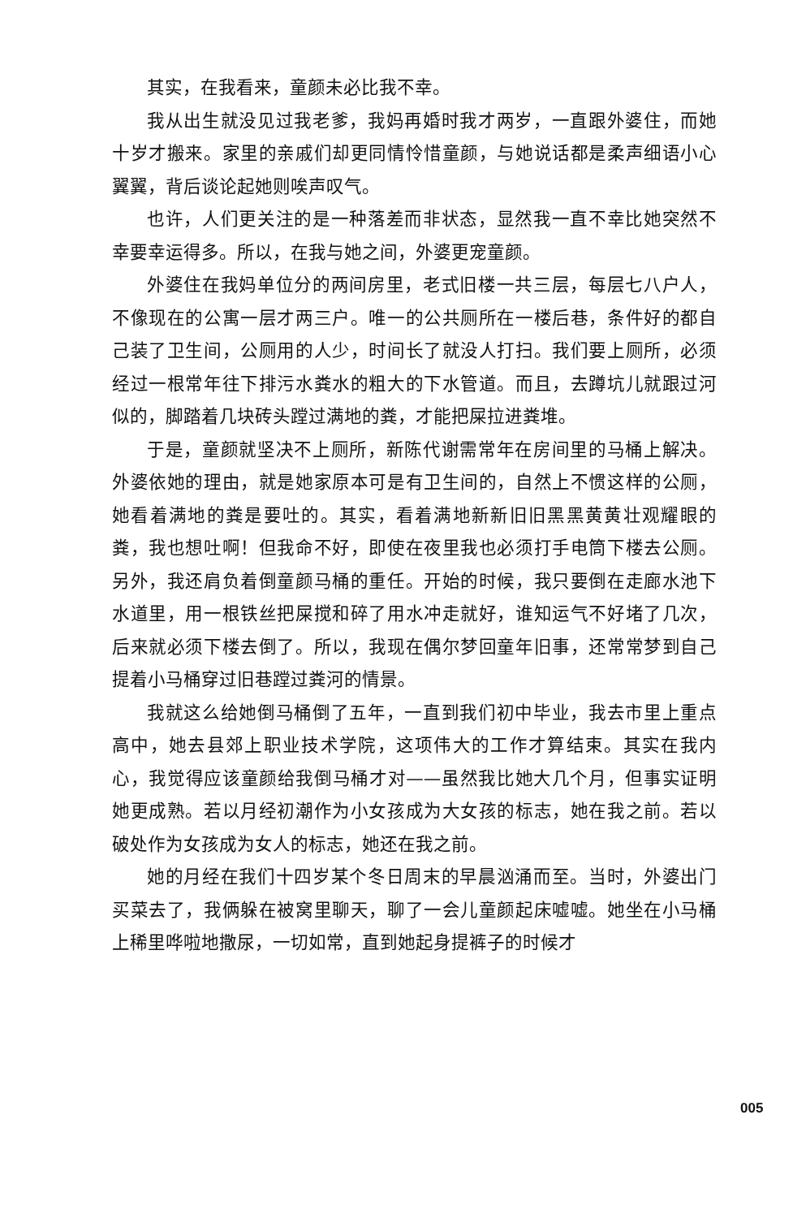其实，在我看来，童颜未必比我不幸。
我从出生就没见过我老爹，我妈再婚时我才两岁，一直跟外婆住，而她十岁才搬来。家里的亲戚们却更同情怜惜童颜，与她说话都是柔声细语小心翼翼，背后谈论起她则唉声叹气。
也许，人们更关注的是一种落差而非状态，显然我一直不幸比她突然不幸要幸运得多。所以，在我与她之间，外婆更宠童颜。
外婆住在我妈单位分的两间房里，老式旧楼一共三层，每层七八户人，不像现在的公寓一层才两三户。唯一的公共厕所在一楼后巷，条件好的都自己装了卫生间，公厕用的人少，时间长了就没人打扫。我们要上厕所，必须经过一根常年往下排污水粪水的粗大的下水管道。而且，去蹲坑儿就跟过河似的，脚踏着几块砖头蹚过满地的粪，才能把屎拉进粪堆。
于是，童颜就坚决不上厕所，新陈代谢需常年在房间里的马桶上解决。外婆依她的理由，就是她家原本可是有卫生间的，自然上不惯这样的公厕，她看着满地的粪是要吐的。其实，看着满地新新旧旧黑黑黄黄壮观耀眼的粪，我也想吐啊！但我命不好，即使在夜里我也必须打手电筒下楼去公厕。另外，我还肩负着倒童颜马桶的重任。开始的时候，我只要倒在走廊水池下水道里，用一根铁丝把屎搅和碎了用水冲走就好，谁知运气不好堵了几次，后来就必须下楼去倒了。所以，我现在偶尔梦回童年旧事，还常常梦到自己提着小马桶穿过旧巷蹚过粪河的情景。
我就这么给她倒马桶倒了五年，一直到我们初中毕业，我去市里上重点高中，她去县郊上职业技术学院，这项伟大的工作才算结束。其实在我内心，我觉得应该童颜给我倒马桶才对——虽然我比她大几个月，但事实证明她更成熟。若以月经初潮作为小女孩成为大女孩的标志，她在我之前。若以破处作为女孩成为女人的标志，她还在我之前。
她的月经在我们十四岁某个冬日周末的早晨汹涌而至。当时，外婆出门买菜去了，我俩躲在被窝里聊天，聊了一会儿童颜起床嘘嘘。她坐在小马桶上稀里哗啦地撒尿，一切如常，直到她起身提裤子的时候才
005